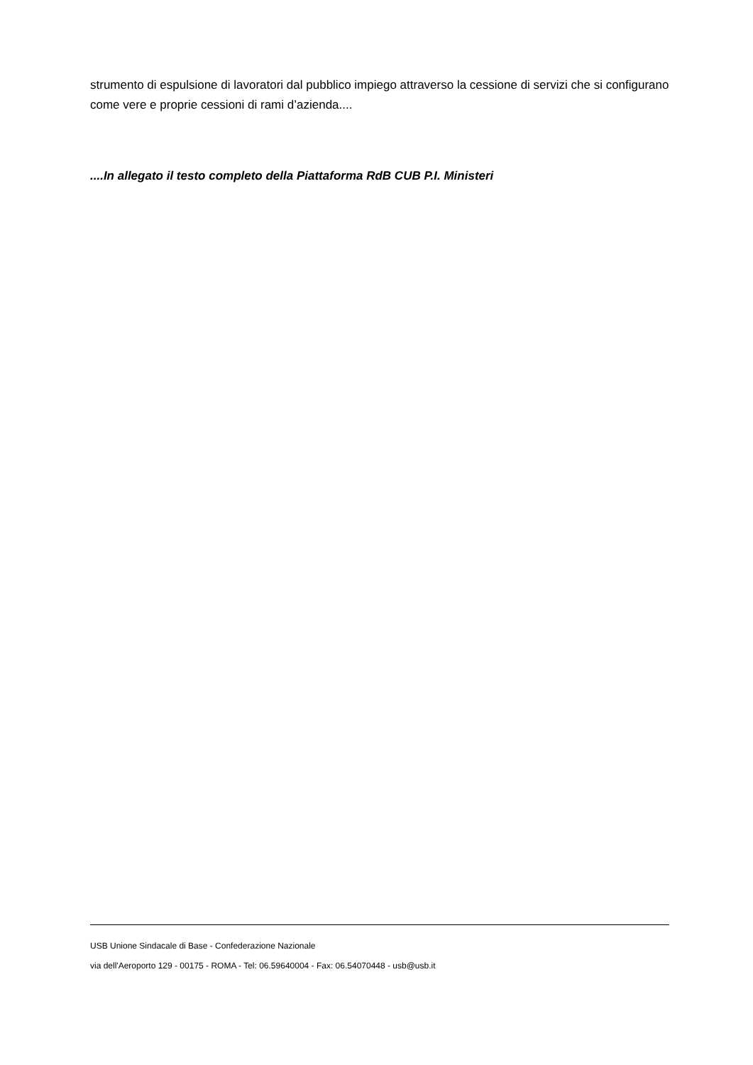strumento di espulsione di lavoratori dal pubblico impiego attraverso la cessione di servizi che si configurano come vere e proprie cessioni di rami d’azienda....
....In allegato il testo completo della Piattaforma RdB CUB P.I. Ministeri
USB Unione Sindacale di Base - Confederazione Nazionale
via dell'Aeroporto 129 - 00175 - ROMA - Tel: 06.59640004 - Fax: 06.54070448 - usb@usb.it